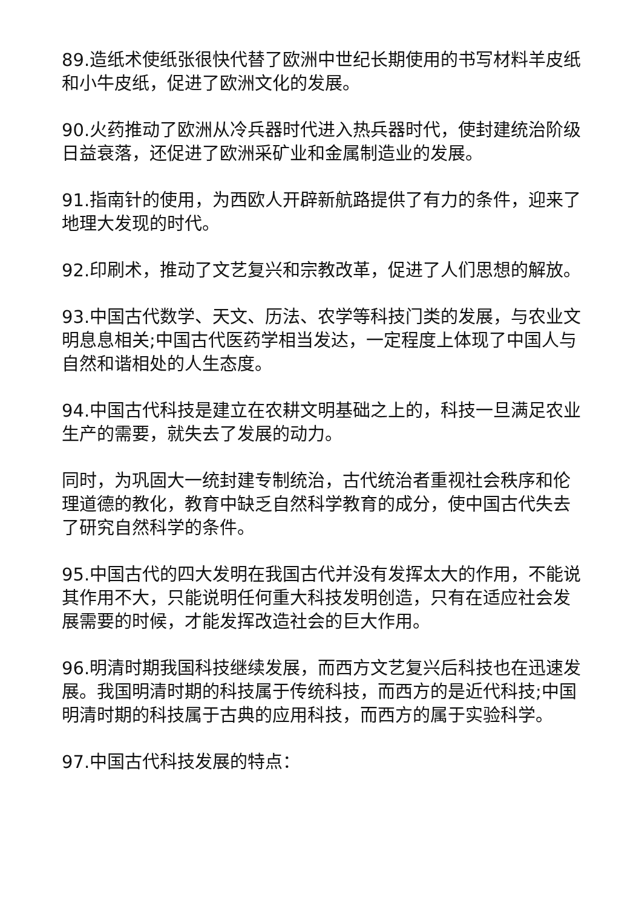89.造纸术使纸张很快代替了欧洲中世纪长期使用的书写材料羊皮纸和小牛皮纸，促进了欧洲文化的发展。
90.火药推动了欧洲从冷兵器时代进入热兵器时代，使封建统治阶级日益衰落，还促进了欧洲采矿业和金属制造业的发展。
91.指南针的使用，为西欧人开辟新航路提供了有力的条件，迎来了地理大发现的时代。
92.印刷术，推动了文艺复兴和宗教改革，促进了人们思想的解放。
93.中国古代数学、天文、历法、农学等科技门类的发展，与农业文明息息相关;中国古代医药学相当发达，一定程度上体现了中国人与自然和谐相处的人生态度。
94.中国古代科技是建立在农耕文明基础之上的，科技一旦满足农业生产的需要，就失去了发展的动力。
同时，为巩固大一统封建专制统治，古代统治者重视社会秩序和伦理道德的教化，教育中缺乏自然科学教育的成分，使中国古代失去了研究自然科学的条件。
95.中国古代的四大发明在我国古代并没有发挥太大的作用，不能说其作用不大，只能说明任何重大科技发明创造，只有在适应社会发展需要的时候，才能发挥改造社会的巨大作用。
96.明清时期我国科技继续发展，而西方文艺复兴后科技也在迅速发展。我国明清时期的科技属于传统科技，而西方的是近代科技;中国明清时期的科技属于古典的应用科技，而西方的属于实验科学。
97.中国古代科技发展的特点：